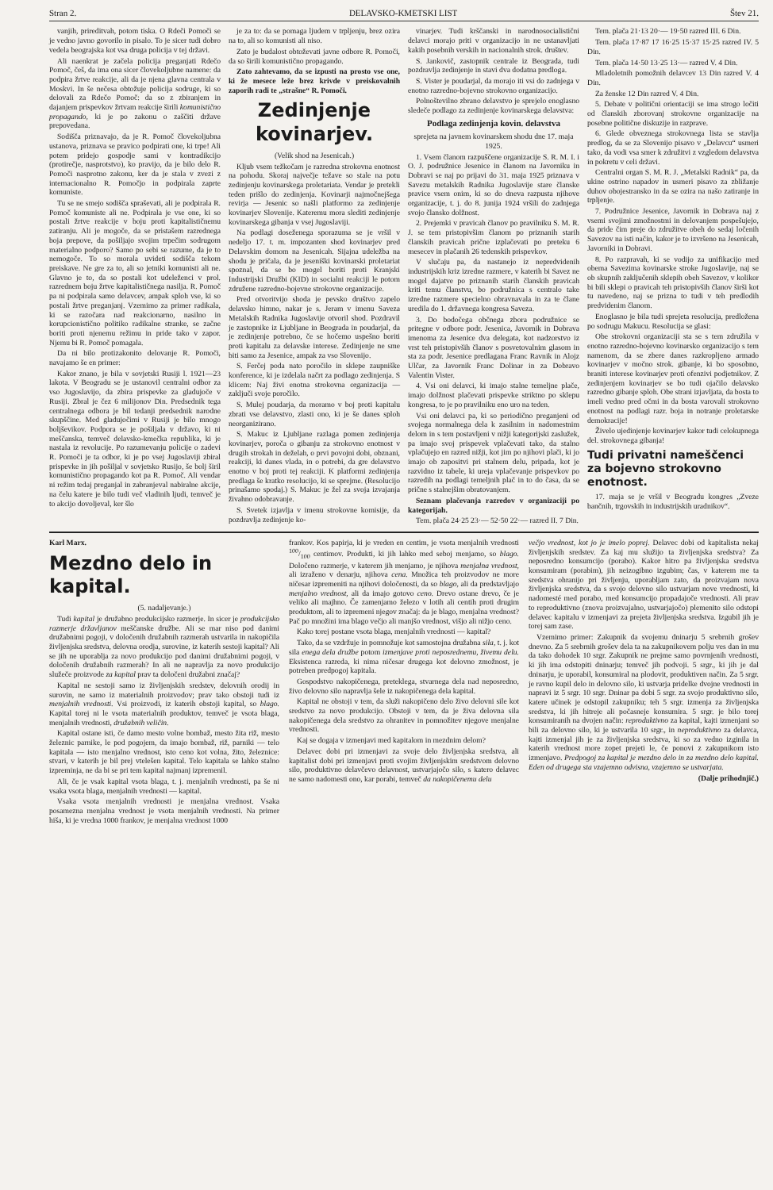Stran 2. DELAVSKO-KMETSKI LIST Štev 21.
vanjih, prireditvah, potom tiska. O Rdeči Pomoči se je vedno javno govorilo in pisalo. To je sicer tudi dobro vedela beograjska kot vsa druga policija v tej državi.
Ali naenkrat je začela policija preganjati Rdečo Pomoč, češ, da ima ona sicer človekoljubne namene: da podpira žrtve reakcije, ali da je njena glavna centrala v Moskvi. In še nečesa obtožuje policija sodruge, ki so delovali za Rdečo Pomoč: da so z zbiranjem in dajanjem prispevkov žrtvam reakcije širili komunistično propagando, ki je po zakonu o zaščiti države prepovedana.
Sodišča priznavajo, da je R. Pomoč človekoljubna ustanova, priznava se pravico podpirati one, ki trpe! Ali potem pridejo gospodje sami v kontradikcijo (protirečje, nasprotstvo), ko pravijo, da je bilo delo R. Pomoči nasprotno zakonu, ker da je stala v zvezi z internacionalno R. Pomočjo in podpirala zaprte komuniste.
Tu se ne smejo sodišča spraševati, ali je podpirala R. Pomoč komuniste ali ne. Podpirala je vse one, ki so postali žrtve reakcije v boju proti kapitalističnemu zatiranju. Ali je mogoče, da se pristašem razrednega boja prepove, da pošiljajo svojim trpečim sodrugom materialno podporo? Samo po sebi se razume, da je to nemogoče. To so morala uvideti sodišča tekom preiskave. Ne gre za to, ali so jetniki komunisti ali ne. Glavno je to, da so postali kot udeleženci v prol. razrednem boju žrtve kapitalističnega nasilja. R. Pomoč pa ni podpirala samo delavcev, ampak sploh vse, ki so postali žrtve preganjanj. Vzemimo za primer radikala, ki se razočara nad reakcionarno, nasilno in korupcionistično politiko radikalne stranke, se začne boriti proti njenemu režimu in pride tako v zapor. Njemu bi R. Pomoč pomagala.
Da ni bilo protizakonito delovanje R. Pomoči, navajamo še en primer:
Kakor znano, je bila v sovjetski Rusiji l. 1921—23 lakota. V Beogradu se je ustanovil centralni odbor za vso Jugoslavijo, da zbira prispevke za gladujoče v Rusiji. Zbral je čez 6 milijonov Din. Predsednik tega centralnega odbora je bil tedanji predsednik narodne skupščine. Med gladujočimi v Rusiji je bilo mnogo boljševikov. Podpora se je pošiljala v državo, ki ni meščanska, temveč delavsko-kmečka republika, ki je nastala iz revolucije. Po razumevanju policije o zadevi R. Pomoči je ta odbor, ki je po vsej Jugoslaviji zbiral prispevke in jih pošiljal v sovjetsko Rusijo, še bolj širil komunistično propagando kot pa R. Pomoč. Ali vendar ni režim tedaj preganjal in zabranjeval nabiralne akcije, na čelu katere je bilo tudi več vladinih ljudi, temveč je to akcijo dovoljeval, ker šlo
je za to: da se pomaga ljudem v trpljenju, brez ozira na to, ali so komunisti ali niso.
Zato je budalost obtoževati javne odbore R. Pomoči, da so širili komunistično propagando.
Zato zahtevamo, da se izpusti na prosto vse one, ki že mesece leže brez krivde v preiskovalnih zaporih radi te „strašne“ R. Pomoči.
Zedinjenje kovinarjev.
(Velik shod na Jesenicah.)
Kljub vsem težkočam je razredna strokovna enotnost na pohodu. Skoraj največje težave so stale na potu zedinjenju kovinarskega proletariata. Vendar je pretekli teden prišlo do zedinjenja. Kovinarji najmočnejšega revirja — Jesenic so našli platformo za zedinjenje kovinarjev Slovenije. Kateremu mora slediti zedinjenje kovinarskega gibanja v vsej Jugoslaviji.
Na podlagi doseženega sporazuma se je vršil v nedeljo 17. t. m. impozanten shod kovinarjev pred Delavskim domom na Jesenicah. Sijajna udeležba na shodu je pričala, da je jeseniški kovinarski proletariat spoznal, da se bo mogel boriti proti Kranjski Industrijski Družbi (KID) in socialni reakciji le potom združene razredno-bojevne strokovne organizacije.
Pred otvoritvijo shoda je pevsko društvo zapelo delavsko himno, nakar je s. Jeram v imenu Saveza Metalskih Radnika Jugoslavije otvoril shod. Pozdravil je zastopnike iz Ljubljane in Beograda in poudarjal, da je zedinjenje potrebno, če se hočemo uspešno boriti proti kapitalu za delavske interese. Zedinjenje ne sme biti samo za Jesenice, ampak za vso Slovenijo.
S. Ferčej poda nato poročilo in sklepe zaupniške konference, ki je izdelala načrt za podlago zedinjenja. S klicem: Naj živi enotna strokovna organizacija — zaključi svoje poročilo.
S. Mulej poudarja, da moramo v boj proti kapitalu zbrati vse delavstvo, zlasti ono, ki je še danes sploh neorganizirano.
S. Makuc iz Ljubljane razlaga pomen zedinjenja kovinarjev, poroča o gibanju za strokovno enotnost v drugih strokah in deželah, o prvi povojni dobi, obznani, reakciji, ki danes vlada, in o potrebi, da gre delavstvo enotno v boj proti tej reakciji. K platformi zedinjenja predlaga še kratko resolucijo, ki se sprejme. (Resolucijo prinašamo spodaj.) S. Makuc je žel za svoja izvajanja živahno odobravanje.
S. Svetek izjavlja v imenu strokovne komisije, da pozdravlja zedinjenje ko-
vinarjev. Tudi krščanski in narodnosocialistični delavci morajo priti v organizacijo in ne ustanavljati kakih posebnih verskih in nacionalnih strok. društev.
S. Jankovič, zastopnik centrale iz Beograda, tudi pozdravlja zedinjenje in stavi dva dodatna predloga.
S. Vister je poudarjal, da morajo iti vsi do zadnjega v enotno razredno-bojevno strokovno organizacijo.
Polnoštevilno zbrano delavstvo je sprejelo enoglasno sledeče podlago za zedinjenje kovinarskega delavstva:
Podlaga zedinjenja kovin. delavstva
sprejeta na javnem kovinarskem shodu dne 17. maja 1925.
1. Vsem članom razpuščene organizacije S. R. M. I. i O. J. podružnice Jesenice in članom na Javorniku in Dobravi se naj po prijavi do 31. maja 1925 priznava v Savezu metalskih Radnika Jugoslavije stare članske pravice vsem onim, ki so do dneva razpusta njihove organizacije, t. j. do 8. junija 1924 vršili do zadnjega svojo člansko dolžnost.
2. Prejemki v pravicah članov po pravilniku S. M. R. J. se tem pristopivšim članom po priznanih starih članskih pravicah prične izplačevati po preteku 6 mesecev in plačanih 26 tedenskih prispevkov.
V slučaju pa, da nastanejo iz nepredvidenih industrijskih kriz izredne razmere, v katerih bi Savez ne mogel dajatve po priznanih starih članskih pravicah kriti temu članstvu, bo podružnica s centralo take izredne razmere specielno obravnavala in za te člane uredila do 1. državnega kongresa Saveza.
3. Do bodočega občnega zbora podružnice se pritegne v odbore podr. Jesenica, Javornik in Dobrava imenoma za Jesenice dva delegata, kot nadzorstvo iz vrst teh pristopivših članov s posvetovalnim glasom in sta za podr. Jesenice predlagana Franc Ravnik in Alojz Ulčar, za Javornik Franc Dolinar in za Dobravo Valentin Vister.
4. Vsi oni delavci, ki imajo stalne temeljne plače, imajo dolžnost plačevati prispevke striktno po sklepu kongresa, to je po pravilniku eno uro na teden.
Vsi oni delavci pa, ki so periodično preganjeni od svojega normalnega dela k zasilnim in nadomestnim delom in s tem postavljeni v nižji kategorijski zaslužek, pa imajo svoj prispevek vplačevati tako, da stalno vplačujejo en razred nižji, kot jim po njihovi plači, ki jo imajo ob zapositvi pri stalnem delu, pripada, kot je razvidno iz tabele, ki ureja vplačevanje prispevkov po razredih na podlagi temeljnih plač in to do časa, da se prične s stalnejšim obratovanjem.
Seznam plačevanja razredov v organizaciji po kategorijah.
Tem. plača 24·25 23·— 52·50 22·— razred II. 7 Din.
Tem. plača 21·13 20·— 19·50 razred III. 6 Din.
Tem. plača 17·87 17 16·25 15·37 15·25 razred IV. 5 Din.
Tem. plača 14·50 13·25 13·— razred V. 4 Din.
Mladoletnih pomožnih delavcev 13 Din razred V. 4 Din.
Za ženske 12 Din razred V. 4 Din.
5. Debate v politični orientaciji se ima strogo ločiti od članskih zborovanj strokovne organizacije na posebne politične diskuzije in razprave.
6. Glede obveznega strokovnega lista se stavlja predlog, da se za Slovenijo pisavo v „Delavcu“ usmeri tako, da vodi vsa smer k združitvi z vzgledom delavstva in pokretu v celi državi.
Centralni organ S. M. R. J. „Metalski Radnik“ pa, da ukine ostrino napadov in usmeri pisavo za zbližanje duhov obojestransko in da se ozira na našo zatiranje in trpljenje.
7. Podružnice Jesenice, Javornik in Dobrava naj z vsemi svojimi zmožnostmi in delovanjem pospešujejo, da pride čim preje do združitve obeh do sedaj ločenih Savezov na isti način, kakor je to izvršeno na Jesenicah, Javorniki in Dobravi.
8. Po razpravah, ki se vodijo za unifikacijo med obema Savezima kovinarske stroke Jugoslavije, naj se ob skupnih zaključenih sklepih obeh Savezov, v kolikor bi bili sklepi o pravicah teh pristopivših članov širši kot tu navedeno, naj se prizna to tudi v teh predlodih predvidenim članom.
Enoglasno je bila tudi sprejeta resolucija, predložena po sodrugu Makucu. Resolucija se glasi:
Obe strokovni organizaciji sta se s tem združila v enotno razredno-bojevno kovinarsko organizacijo s tem namenom, da se zbere danes razkropljeno armado kovinarjev v močno strok. gibanje, ki bo sposobno, braniti interese kovinarjev proti ofenzivi podjetnikov. Z zedinjenjem kovinarjev se bo tudi ojačilo delavsko razredno gibanje sploh. Obe strani izjavljata, da bosta to imeli vedno pred očmi in da bosta varovali strokovno enotnost na podlagi razr. boja in notranje proletarske demokracije!
Živelo ujedinjenje kovinarjev kakor tudi celokupnega del. strokovnega gibanja!
Tudi privatni nameščenci za bojevno strokovno enotnost.
17. maja se je vršil v Beogradu kongres „Zveze bančnih, trgovskih in industrijskih uradnikov“.
Karl Marx.
Mezdno delo in kapital.
(5. nadaljevanje.)
Tudi kapital je družabno produkcijsko razmerje. In sicer je produkcijsko razmerje državljanov meščanske družbe. Ali se mar niso pod danimi družabnimi pogoji, v določenih družabnih razmerah ustvarila in nakopičila življenjska sredstva, delovna orodja, surovine, iz katerih sestoji kapital? Ali se jih ne uporablja za novo produkcijo pod danimi družabnimi pogoji, v določenih družabnih razmerah? In ali ne napravlja za novo produkcijo služeče proizvode za kapital prav ta določeni družabni značaj?
Kapital ne sestoji samo iz življenjskih sredstev, delovnih orodij in surovin, ne samo iz materialnih proizvodov; prav tako obstoji tudi iz menjalnih vrednosti. Vsi proizvodi, iz katerih obstoji kapital, so blago. Kapital torej ni le vsota materialnih produktov, temveč je vsota blaga, menjalnih vrednosti, družabnih veličin.
Kapital ostane isti, če damo mesto volne bombaž, mesto žita riž, mesto železnic parnike, le pod pogojem, da imajo bombaž, riž, parniki — telo kapitala — isto menjalno vrednost, isto ceno kot volna, žito, železnice: stvari, v katerih je bil prej vtelešen kapital. Telo kapitala se lahko stalno izpreminja, ne da bi se pri tem kapital najmanj izpremenil.
Ali, če je vsak kapital vsota blaga, t. j. menjalnih vrednosti, pa še ni vsaka vsota blaga, menjalnih vrednosti — kapital.
Vsaka vsota menjalnih vrednosti je menjalna vrednost. Vsaka posamezna menjalna vrednost je vsota menjalnih vrednosti. Na primer hiša, ki je vredna 1000 frankov, je menjalna vrednost 1000
frankov. Kos papirja, ki je vreden en centim, je vsota menjalnih vrednosti 100/100 centimov. Produkti, ki jih lahko med seboj menjamo, so blago. Določeno razmerje, v katerem jih menjamo, je njihova menjalna vrednost, ali izraženo v denarju, njihova cena. Množica teh proizvodov ne more ničesar izpremeniti na njihovi določenosti, da so blago, ali da predstavljajo menjalno vrednost, ali da imajo gotovo ceno. Drevo ostane drevo, če je veliko ali majhno. Če zamenjamo železo v lotih ali centih proti drugim produktom, ali to izpremeni njegov značaj: da je blago, menjalna vrednost? Pač po množini ima blago večjo ali manjšo vrednost, višjo ali nižjo ceno.
Kako torej postane vsota blaga, menjalnih vrednosti — kapital?
Tako, da se vzdržuje in pomnožuje kot samostojna družabna sila, t. j. kot sila enega dela družbe potom izmenjave proti neposrednemu, živemu delu. Eksistenca razreda, ki nima ničesar drugega kot delovno zmožnost, je potreben predpogoj kapitala.
Gospodstvo nakopičenega, preteklega, stvarnega dela nad neposredno, živo delovno silo napravlja šele iz nakopičenega dela kapital.
Kapital ne obstoji v tem, da služi nakopičeno delo živo delovni sile kot sredstvo za novo produkcijo. Obstoji v tem, da je živa delovna sila nakopičenega dela sredstvo za ohranitev in pomnožitev njegove menjalne vrednosti.
Kaj se dogaja v izmenjavi med kapitalom in mezdnim delom?
Delavec dobi pri izmenjavi za svoje delo življenjska sredstva, ali kapitalist dobi pri izmenjavi proti svojim življenjskim sredstvom delovno silo, produktivno delavčevo delavnost, ustvarjajočo silo, s katero delavec ne samo nadomesti ono, kar porabi, temveč da nakopičenemu delu
večjo vrednost, kot jo je imelo poprej. Delavec dobi od kapitalista nekaj življenjskih sredstev. Za kaj mu služijo ta življenjska sredstva? Za neposredno konsumcijo (porabo). Kakor hitro pa življenjska sredstva konsumiram (porabim), jih neizogibno izgubim; čas, v katerem me ta sredstva ohranijo pri življenju, uporabljam zato, da proizvajam nova življenjska sredstva, da s svojo delovno silo ustvarjam nove vrednosti, ki nadomesté med porabo, med konsumcijo propadajoče vrednosti. Ali prav to reproduktivno (znova proizvajalno, ustvarjajočo) plemenito silo odstopi delavec kapitalu v izmenjavi za prejeta življenjska sredstva. Izgubil jih je torej sam zase.
Vzemimo primer: Zakupnik da svojemu dninarju 5 srebrnih grošev dnevno. Za 5 srebrnih grošev dela ta na zakupnikovem polju ves dan in mu da tako dohodek 10 srgr. Zakupnik ne prejme samo povrnjenih vrednosti, ki jih ima odstopiti dninarju; temveč jih podvoji. 5 srgr., ki jih je dal dninarju, je uporabil, konsumiral na plodovit, produktiven način. Za 5 srgr. je ravno kupil delo in delovno silo, ki ustvarja pridelke dvojne vrednosti in napravi iz 5 srgr. 10 srgr. Dninar pa dobi 5 srgr. za svojo produktivno silo, katere učinek je odstopil zakupniku; teh 5 srgr. izmenja za življenjska sredstva, ki jih hitreje ali počasneje konsumira. 5 srgr. je bilo torej konsumiranih na dvojen način: reproduktivno za kapital, kajti izmenjani so bili za delovno silo, ki je ustvarila 10 srgr., in neproduktivno za delavca, kajti izmenjal jih je za življenjska sredstva, ki so za vedno izginila in katerih vrednost more zopet prejeti le, če ponovi z zakupnikom isto izmenjavo. Predpogoj za kapital je mezdno delo in za mezdno delo kapital. Eden od drugega sta vzajemno odvisna, vzajemno se ustvarjata.
(Dalje prihodnjič.)